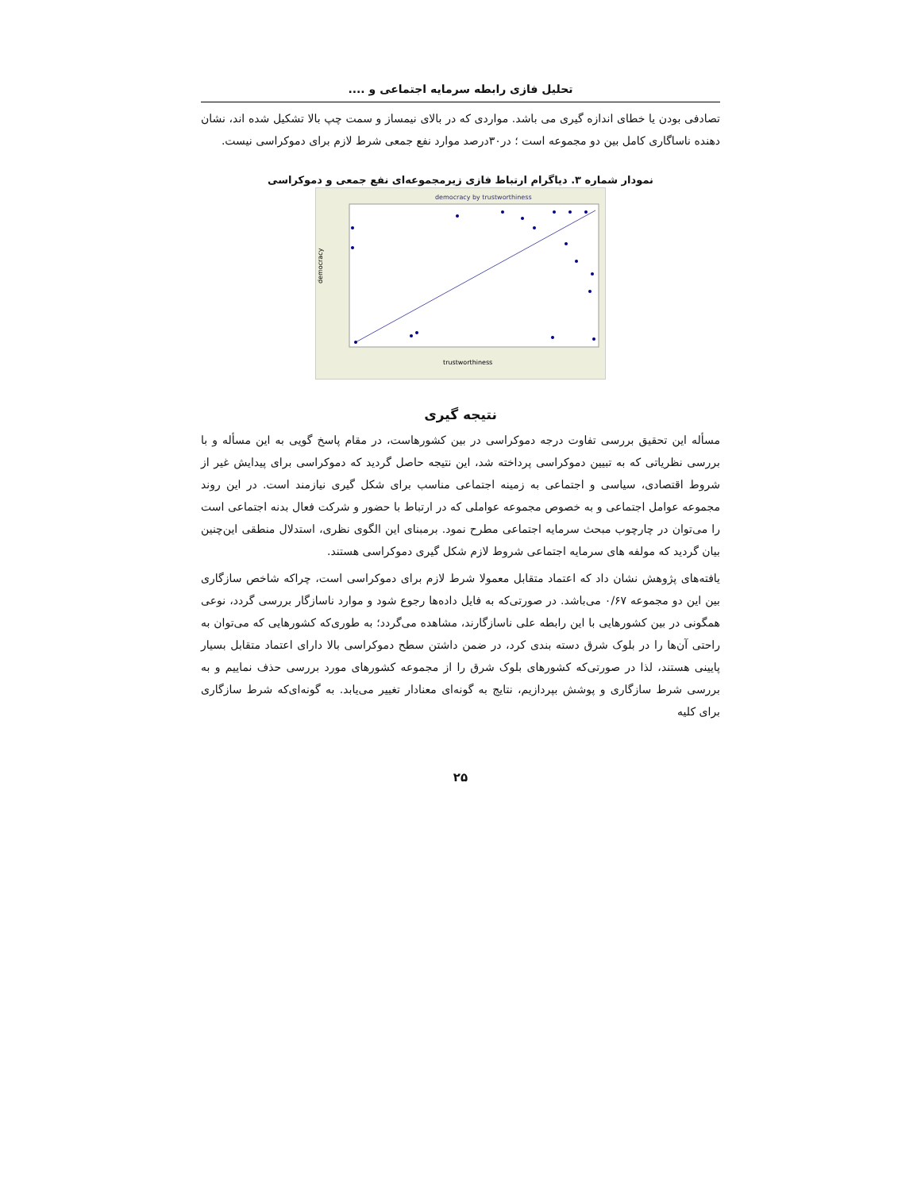تحلیل فازی رابطه سرمایه اجتماعی و ....
تصادفی بودن یا خطای اندازه گیری می باشد. مواردی که در بالای نیمساز و سمت چپ بالا تشکیل شده اند، نشان دهنده ناساگاری کامل بین دو مجموعه است ؛ در۳۰درصد موارد نفع جمعی شرط لازم برای دموکراسی نیست.
نمودار شماره ۳. دیاگرام ارتباط فازی زیرمجموعه‌ای نفع جمعی و دموکراسی
democracy by trustworthiness
trustworthiness
democracy
نتیجه گیری
مسأله این تحقیق بررسی تفاوت درجه دموکراسی در بین کشورهاست، در مقام پاسخ گویی به این مسأله و با بررسی نظریاتی که به تبیین دموکراسی پرداخته شد، این نتیجه حاصل گردید که دموکراسی برای پیدایش غیر از شروط اقتصادی، سیاسی و اجتماعی به زمینه اجتماعی مناسب برای شکل گیری نیازمند است. در این روند مجموعه عوامل اجتماعی و به خصوص مجموعه عواملی که در ارتباط با حضور و شرکت فعال بدنه اجتماعی است را می‌توان در چارچوب مبحث سرمایه اجتماعی مطرح نمود. برمبنای این الگوی نظری، استدلال منطقی این‌چنین بیان گردید که مولفه های سرمایه اجتماعی شروط لازم شکل گیری دموکراسی هستند.
یافته‌های پژوهش نشان داد که اعتماد متقابل معمولا شرط لازم برای دموکراسی است، چراکه شاخص سازگاری بین این دو مجموعه ۰/۶۷ می‌باشد. در صورتی‌که به فایل داده‌ها رجوع شود و موارد ناسازگار بررسی گردد، نوعی همگونی در بین کشورهایی با این رابطه علی ناسازگارند، مشاهده می‌گردد؛ به طوری‌که کشورهایی که می‌توان به راحتی آن‌ها را در بلوک شرق دسته بندی کرد، در ضمن داشتن سطح دموکراسی بالا دارای اعتماد متقابل بسیار پایینی هستند، لذا در صورتی‌که کشورهای بلوک شرق را از مجموعه کشورهای مورد بررسی حذف نماییم و به بررسی شرط سازگاری و پوشش بپردازیم، نتایج به گونه‌ای معنادار تغییر می‌یابد. به گونه‌ای‌که شرط سازگاری برای کلیه
۲۵